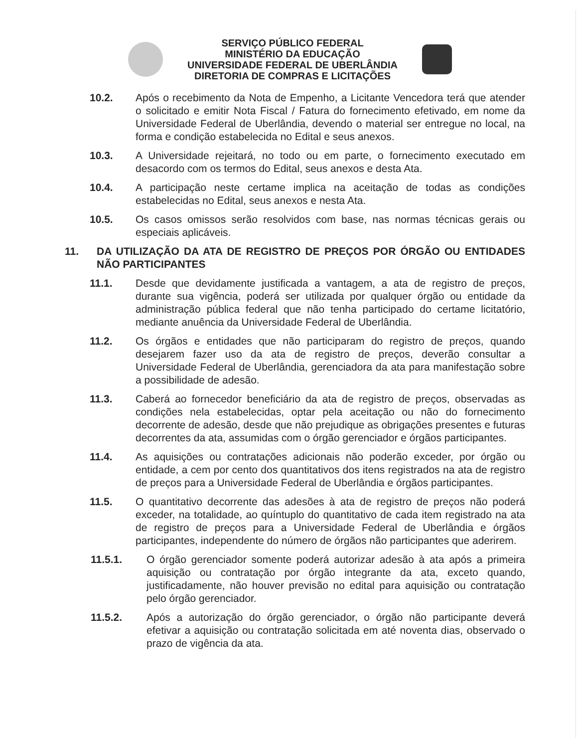SERVIÇO PÚBLICO FEDERAL
MINISTÉRIO DA EDUCAÇÃO
UNIVERSIDADE FEDERAL DE UBERLÂNDIA
DIRETORIA DE COMPRAS E LICITAÇÕES
10.2. Após o recebimento da Nota de Empenho, a Licitante Vencedora terá que atender o solicitado e emitir Nota Fiscal / Fatura do fornecimento efetivado, em nome da Universidade Federal de Uberlândia, devendo o material ser entregue no local, na forma e condição estabelecida no Edital e seus anexos.
10.3. A Universidade rejeitará, no todo ou em parte, o fornecimento executado em desacordo com os termos do Edital, seus anexos e desta Ata.
10.4. A participação neste certame implica na aceitação de todas as condições estabelecidas no Edital, seus anexos e nesta Ata.
10.5. Os casos omissos serão resolvidos com base, nas normas técnicas gerais ou especiais aplicáveis.
11. DA UTILIZAÇÃO DA ATA DE REGISTRO DE PREÇOS POR ÓRGÃO OU ENTIDADES NÃO PARTICIPANTES
11.1. Desde que devidamente justificada a vantagem, a ata de registro de preços, durante sua vigência, poderá ser utilizada por qualquer órgão ou entidade da administração pública federal que não tenha participado do certame licitatório, mediante anuência da Universidade Federal de Uberlândia.
11.2. Os órgãos e entidades que não participaram do registro de preços, quando desejarem fazer uso da ata de registro de preços, deverão consultar a Universidade Federal de Uberlândia, gerenciadora da ata para manifestação sobre a possibilidade de adesão.
11.3. Caberá ao fornecedor beneficiário da ata de registro de preços, observadas as condições nela estabelecidas, optar pela aceitação ou não do fornecimento decorrente de adesão, desde que não prejudique as obrigações presentes e futuras decorrentes da ata, assumidas com o órgão gerenciador e órgãos participantes.
11.4. As aquisições ou contratações adicionais não poderão exceder, por órgão ou entidade, a cem por cento dos quantitativos dos itens registrados na ata de registro de preços para a Universidade Federal de Uberlândia e órgãos participantes.
11.5. O quantitativo decorrente das adesões à ata de registro de preços não poderá exceder, na totalidade, ao quíntuplo do quantitativo de cada item registrado na ata de registro de preços para a Universidade Federal de Uberlândia e órgãos participantes, independente do número de órgãos não participantes que aderirem.
11.5.1. O órgão gerenciador somente poderá autorizar adesão à ata após a primeira aquisição ou contratação por órgão integrante da ata, exceto quando, justificadamente, não houver previsão no edital para aquisição ou contratação pelo órgão gerenciador.
11.5.2. Após a autorização do órgão gerenciador, o órgão não participante deverá efetivar a aquisição ou contratação solicitada em até noventa dias, observado o prazo de vigência da ata.